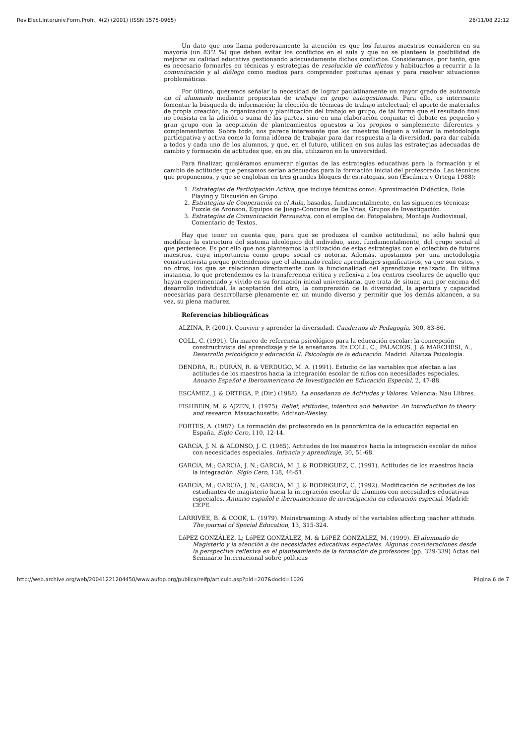Rev.Elect.Interuniv.Form.Profr., 4(2) (2001) (ISSN 1575-0965) 26/11/08 22:12
Un dato que nos llama poderosamente la atención es que los futuros maestros consideren en su mayoría (un 83'2 %) que deben evitar los conflictos en el aula y que no se planteen la posibilidad de mejorar su calidad educativa gestionando adecuadamente dichos conflictos. Consideramos, por tanto, que es necesario formarles en técnicas y estrategias de resolución de conflictos y habituarlos a recurrir a la comunicación y al diálogo como medios para comprender posturas ajenas y para resolver situaciones problemáticas.
Por último, queremos señalar la necesidad de lograr paulatinamente un mayor grado de autonomía en el alumnado mediante propuestas de trabajo en grupo autogestionado. Para ello, es interesante fomentar la búsqueda de información; la elección de técnicas de trabajo intelectual; el aporte de materiales de propia creación; la organizacion y planificación del trabajo en grupo, de tal forma que el resultado final no consista en la adición o suma de las partes, sino en una elaboración conjunta; el debate en pequeño y gran grupo con la aceptación de planteamientos opuestos a los propios o simplemente diferentes y complementarios. Sobre todo, nos parece interesante que los maestros lleguen a valorar la metodología participativa y activa como la forma idónea de trabajar para dar respuesta a la diversidad, para dar cabida a todos y cada uno de los alumnos, y que, en el futuro, utilicen en sus aulas las estrategias adecuadas de cambio y formación de actitudes que, en su día, utilizaron en la universidad.
Para finalizar, quisiéramos enumerar algunas de las estrategias educativas para la formación y el cambio de actitudes que pensamos serían adecuadas para la formación inicial del profesorado. Las técnicas que proponemos, y que se engloban en tres grandes bloques de estrategias, son (Escámez y Ortega 1988):
1. Estrategias de Participación Activa, que incluye técnicas como: Aproximación Didáctica, Role Playing y Discusión en Grupo.
2. Estrategias de Cooperación en el Aula, basadas, fundamentalmente, en las siguientes técnicas: Puzzle de Aronson, Equipos de Juego-Concurso de De Vries, Grupos de Investigación.
3. Estrategias de Comunicación Persuasiva, con el empleo de: Fotopalabra, Montaje Audiovisual, Comentario de Textos.
Hay que tener en cuenta que, para que se produzca el cambio actitudinal, no sólo habrá que modificar la estructura del sistema ideológico del individuo, sino, fundamentalmente, del grupo social al que pertenece. Es por ello que nos planteamos la utilización de estas estrategias con el colectivo de futuros maestros, cuya importancia como grupo social es notoria. Además, apostamos por una metodología constructivista porque pretendemos que el alumnado realice aprendizajes significativos, ya que son estos, y no otros, los que se relacionan directamente con la funcionalidad del aprendizaje realizado. En última instancia, lo que pretendemos es la transferencia crítica y reflexiva a los centros escolares de aquello que hayan experimentado y vivido en su formación inicial universitaria, que trata de situar, aun por encima del desarrollo individual, la aceptación del otro, la comprensión de la diversidad, la apertura y capacidad necesarias para desarrollarse plenamente en un mundo diverso y permitir que los demás alcancen, a su vez, su plena madurez.
Referencias bibliográficas
ALZINA, P. (2001). Convivir y aprender la diversidad. Cuadernos de Pedagogía, 300, 83-86.
COLL, C. (1991). Un marco de referencia psicológico para la educación escolar: la concepción constructivista del aprendizaje y de la enseñanza. En COLL, C.; PALACIOS, J. & MARCHESI, A., Desarrollo psicológico y educación II. Psicología de la educación. Madrid: Alianza Psicología.
DENDRA, R.; DURÁN, R. & VERDUGO, M. A. (1991). Estudio de las variables que afectan a las actitudes de los maestros hacia la integración escolar de niños con necesidades especiales. Anuario Español e Iberoamericano de Investigación en Educación Especial, 2, 47-88.
ESCÁMEZ, J. & ORTEGA, P. (Dir.) (1988). La enseñanza de Actitudes y Valores. Valencia: Nau Llibres.
FISHBEIN, M. & AJZEN, I. (1975). Belief, attitudes, intention and behavior: An introduction to theory and research. Massachusetts: Addison-Wesley.
FORTES, A. (1987). La formación dei profesorado en la panorámica de la educación especial en España. Siglo Cero, 110, 12-14.
GARCíA, J. N. & ALONSO, J. C. (1985). Actitudes de los maestros hacia la integración escolar de niños con necesidades especiales. Infancia y aprendizaje, 30, 51-68.
GARCíA, M.; GARCíA, J. N.; GARCíA, M. J. & RODRíGUEZ, C. (1991). Actitudes de los maestros hacia la integración. Siglo Cero, 138, 46-51.
GARCíA, M.; GARCíA, J. N.; GARCíA, M. J. & RODRíGUEZ, C. (1992). Modificación de actitudes de los estudiantes de magisterio hacia la integración escolar de alumnos con necesidades educativas especiales. Anuario español e iberoamericano de investigación en educación especial. Madrid: CEPE.
LARRIVÉE, B. & COOK, L. (1979). Mainstreaming: A study of the variables affecting teacher attitude. The journal of Special Education, 13, 315-324.
LóPEZ GONZÁLEZ, L; LóPEZ GONZÁLEZ, M. & LóPEZ GONZÁLEZ, M. (1999). El alumnado de Magisterio y la atención a las necesidades educativas especiales. Algunas consideraciones desde la perspectiva reflexiva en el planteamiento de la formación de profesores (pp. 329-339) Actas del Seminario Internacional sobre políticas
http://web.archive.org/web/20041221204450/www.aufop.org/publica/reifp/articulo.asp?pid=207&docid=1026 Página 6 de 7